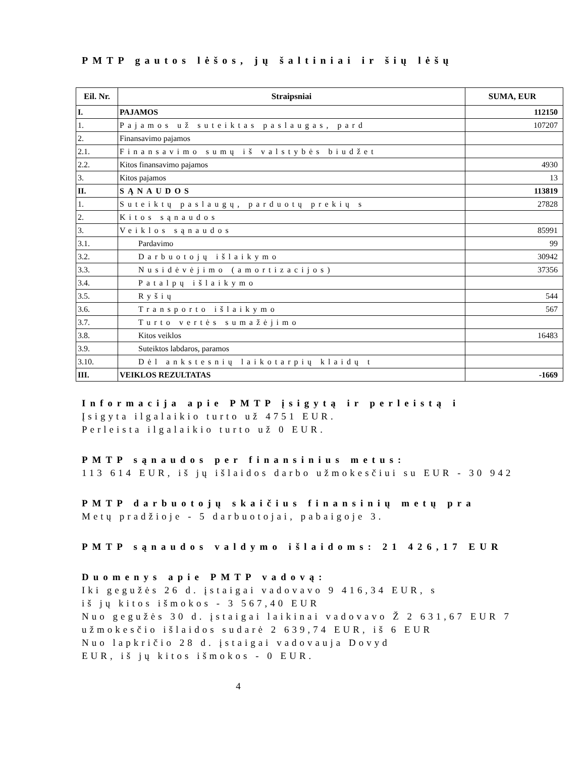PMTP gautos lėšos, jų šaltiniai ir šių lėšų
| Eil. Nr. | Straipsniai | SUMA, EUR |
| --- | --- | --- |
| I. | PAJAMOS | 112150 |
| 1. | Pajamos už suteiktas paslaugas, pard | 107207 |
| 2. | Finansavimo pajamos | |
| 2.1. | Finansavimo sumų iš valstybės biudžet | |
| 2.2. | Kitos finansavimo pajamos | 4930 |
| 3. | Kitos pajamos | 13 |
| II. | SĄNAUDOS | 113819 |
| 1. | Suteiktų paslaugų, parduotų prekių s | 27828 |
| 2. | Kitos sąnaudos | |
| 3. | Veiklos sąnaudos | 85991 |
| 3.1. | Pardavimo | 99 |
| 3.2. | Darbuotojų išlaikymo | 30942 |
| 3.3. | Nusidėvėjimo (amortizacijos) | 37356 |
| 3.4. | Patalpų išlaikymo | |
| 3.5. | Ryšių | 544 |
| 3.6. | Transporto išlaikymo | 567 |
| 3.7. | Turto vertės sumažėjimo | |
| 3.8. | Kitos veiklos | 16483 |
| 3.9. | Suteiktos labdaros, paramos | |
| 3.10. | Dėl ankstesnių laikotarpių klaidų t | |
| III. | VEIKLOS REZULTATAS | -1669 |
Informacija apie PMTP įsigytą ir perleistą i
Įsigyta ilgalaikio turto už 4751 EUR.
Perleista ilgalaikio turto už 0 EUR.
PMTP sąnaudos per finansinius metus:
113 614 EUR, iš jų išlaidos darbo užmokesčiui su EUR - 30 942
PMTP darbuotojų skaičius finansinių metų pra
Metų pradžioje - 5 darbuotojai, pabaigoje 3.
PMTP sąnaudos valdymo išlaidoms: 21 426,17 EUR
Duomenys apie PMTP vadovą:
Iki gegužės 26 d. įstaigai vadovavo 9 416,34 EUR, s
iš jų kitos išmokos - 3 567,40 EUR
Nuo gegužės 30 d. įstaigai laikinai vadovavo Ž 2 631,67 EUR 7
užmokesčio išlaidos sudarė 2 639,74 EUR, iš 6 EUR
Nuo lapkričio 28 d. įstaigai vadovauja Dovyd
EUR, iš jų kitos išmokos - 0 EUR.
4